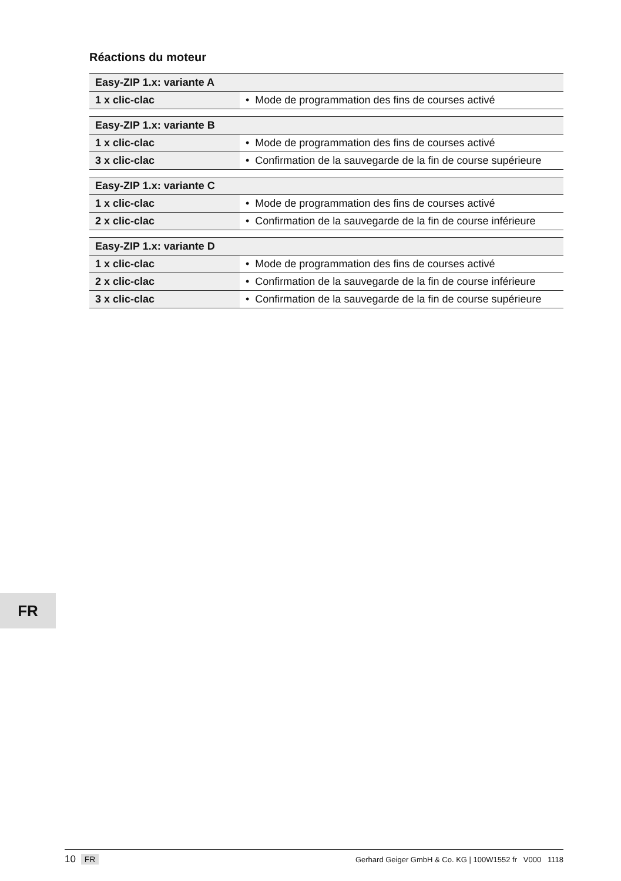Réactions du moteur
| Easy-ZIP 1.x: variante A | |
| --- | --- |
| 1 x clic-clac | • Mode de programmation des fins de courses activé |
| Easy-ZIP 1.x: variante B | |
| --- | --- |
| 1 x clic-clac | • Mode de programmation des fins de courses activé |
| 3 x clic-clac | • Confirmation de la sauvegarde de la fin de course supérieure |
| Easy-ZIP 1.x: variante C | |
| --- | --- |
| 1 x clic-clac | • Mode de programmation des fins de courses activé |
| 2 x clic-clac | • Confirmation de la sauvegarde de la fin de course inférieure |
| Easy-ZIP 1.x: variante D | |
| --- | --- |
| 1 x clic-clac | • Mode de programmation des fins de courses activé |
| 2 x clic-clac | • Confirmation de la sauvegarde de la fin de course inférieure |
| 3 x clic-clac | • Confirmation de la sauvegarde de la fin de course supérieure |
FR
10 FR
Gerhard Geiger GmbH & Co. KG | 100W1552 fr V000 1118